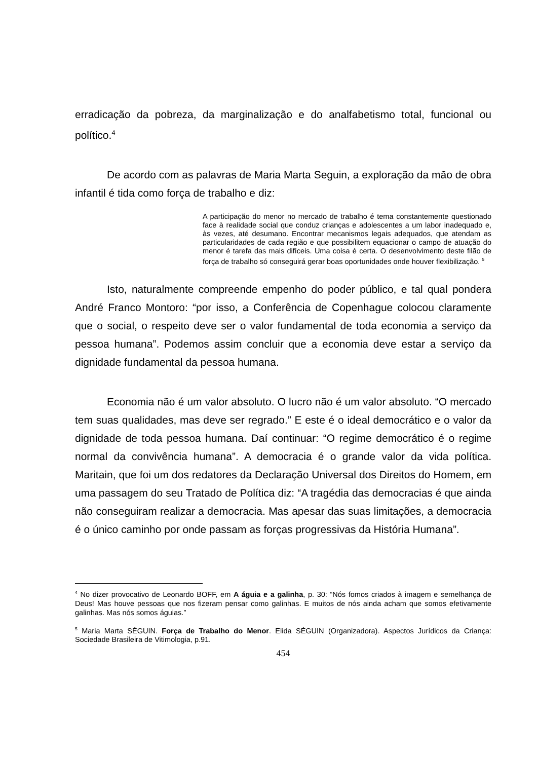erradicação da pobreza, da marginalização e do analfabetismo total, funcional ou político.<sup>4</sup>
De acordo com as palavras de Maria Marta Seguin, a exploração da mão de obra infantil é tida como força de trabalho e diz:
A participação do menor no mercado de trabalho é tema constantemente questionado face à realidade social que conduz crianças e adolescentes a um labor inadequado e, às vezes, até desumano. Encontrar mecanismos legais adequados, que atendam as particularidades de cada região e que possibilitem equacionar o campo de atuação do menor é tarefa das mais difíceis. Uma coisa é certa. O desenvolvimento deste filão de força de trabalho só conseguirá gerar boas oportunidades onde houver flexibilização. <sup>5</sup>
Isto, naturalmente compreende empenho do poder público, e tal qual pondera André Franco Montoro: “por isso, a Conferência de Copenhague colocou claramente que o social, o respeito deve ser o valor fundamental de toda economia a serviço da pessoa humana”. Podemos assim concluir que a economia deve estar a serviço da dignidade fundamental da pessoa humana.
Economia não é um valor absoluto. O lucro não é um valor absoluto. “O mercado tem suas qualidades, mas deve ser regrado.” E este é o ideal democrático e o valor da dignidade de toda pessoa humana. Daí continuar: “O regime democrático é o regime normal da convivência humana”. A democracia é o grande valor da vida política. Maritain, que foi um dos redatores da Declaração Universal dos Direitos do Homem, em uma passagem do seu Tratado de Política diz: “A tragédia das democracias é que ainda não conseguiram realizar a democracia. Mas apesar das suas limitações, a democracia é o único caminho por onde passam as forças progressivas da História Humana”.
<sup>4</sup> No dizer provocativo de Leonardo BOFF, em A águia e a galinha, p. 30: “Nós fomos criados à imagem e semelhança de Deus! Mas houve pessoas que nos fizeram pensar como galinhas. E muitos de nós ainda acham que somos efetivamente galinhas. Mas nós somos águias.”
<sup>5</sup> Maria Marta SÉGUIN. Força de Trabalho do Menor. Elida SÉGUIN (Organizadora). Aspectos Jurídicos da Criança: Sociedade Brasileira de Vitimologia, p.91.
454